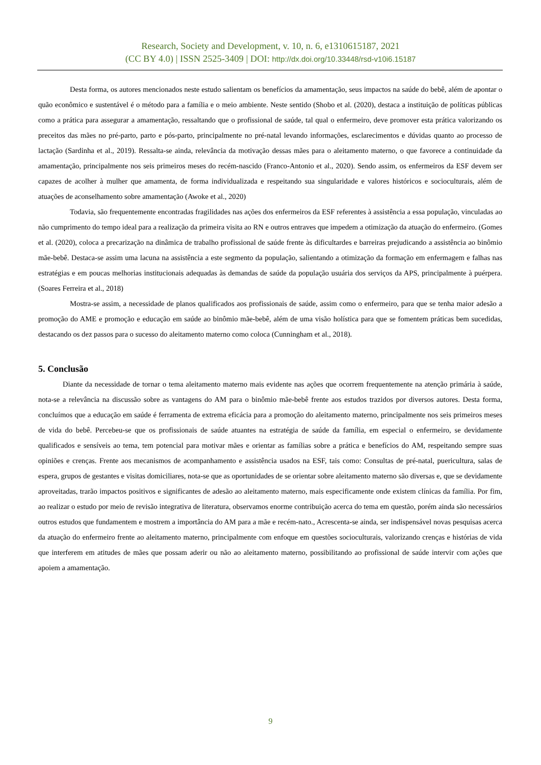Research, Society and Development, v. 10, n. 6, e1310615187, 2021
(CC BY 4.0) | ISSN 2525-3409 | DOI: http://dx.doi.org/10.33448/rsd-v10i6.15187
Desta forma, os autores mencionados neste estudo salientam os benefícios da amamentação, seus impactos na saúde do bebê, além de apontar o quão econômico e sustentável é o método para a família e o meio ambiente. Neste sentido (Shobo et al. (2020), destaca a instituição de políticas públicas como a prática para assegurar a amamentação, ressaltando que o profissional de saúde, tal qual o enfermeiro, deve promover esta prática valorizando os preceitos das mães no pré-parto, parto e pós-parto, principalmente no pré-natal levando informações, esclarecimentos e dúvidas quanto ao processo de lactação (Sardinha et al., 2019). Ressalta-se ainda, relevância da motivação dessas mães para o aleitamento materno, o que favorece a continuidade da amamentação, principalmente nos seis primeiros meses do recém-nascido (Franco-Antonio et al., 2020). Sendo assim, os enfermeiros da ESF devem ser capazes de acolher à mulher que amamenta, de forma individualizada e respeitando sua singularidade e valores históricos e socioculturais, além de atuações de aconselhamento sobre amamentação (Awoke et al., 2020)
Todavia, são frequentemente encontradas fragilidades nas ações dos enfermeiros da ESF referentes à assistência a essa população, vinculadas ao não cumprimento do tempo ideal para a realização da primeira visita ao RN e outros entraves que impedem a otimização da atuação do enfermeiro. (Gomes et al. (2020), coloca a precarização na dinâmica de trabalho profissional de saúde frente às dificultardes e barreiras prejudicando a assistência ao binômio mãe-bebê. Destaca-se assim uma lacuna na assistência a este segmento da população, salientando a otimização da formação em enfermagem e falhas nas estratégias e em poucas melhorias institucionais adequadas às demandas de saúde da população usuária dos serviços da APS, principalmente à puérpera. (Soares Ferreira et al., 2018)
Mostra-se assim, a necessidade de planos qualificados aos profissionais de saúde, assim como o enfermeiro, para que se tenha maior adesão a promoção do AME e promoção e educação em saúde ao binômio mãe-bebê, além de uma visão holística para que se fomentem práticas bem sucedidas, destacando os dez passos para o sucesso do aleitamento materno como coloca (Cunningham et al., 2018).
5. Conclusão
Diante da necessidade de tornar o tema aleitamento materno mais evidente nas ações que ocorrem frequentemente na atenção primária à saúde, nota-se a relevância na discussão sobre as vantagens do AM para o binômio mãe-bebê frente aos estudos trazidos por diversos autores. Desta forma, concluímos que a educação em saúde é ferramenta de extrema eficácia para a promoção do aleitamento materno, principalmente nos seis primeiros meses de vida do bebê. Percebeu-se que os profissionais de saúde atuantes na estratégia de saúde da família, em especial o enfermeiro, se devidamente qualificados e sensíveis ao tema, tem potencial para motivar mães e orientar as famílias sobre a prática e benefícios do AM, respeitando sempre suas opiniões e crenças. Frente aos mecanismos de acompanhamento e assistência usados na ESF, tais como: Consultas de pré-natal, puericultura, salas de espera, grupos de gestantes e visitas domiciliares, nota-se que as oportunidades de se orientar sobre aleitamento materno são diversas e, que se devidamente aproveitadas, trarão impactos positivos e significantes de adesão ao aleitamento materno, mais especificamente onde existem clínicas da família. Por fim, ao realizar o estudo por meio de revisão integrativa de literatura, observamos enorme contribuição acerca do tema em questão, porém ainda são necessários outros estudos que fundamentem e mostrem a importância do AM para a mãe e recém-nato., Acrescenta-se ainda, ser indispensável novas pesquisas acerca da atuação do enfermeiro frente ao aleitamento materno, principalmente com enfoque em questões socioculturais, valorizando crenças e histórias de vida que interferem em atitudes de mães que possam aderir ou não ao aleitamento materno, possibilitando ao profissional de saúde intervir com ações que apoiem a amamentação.
9